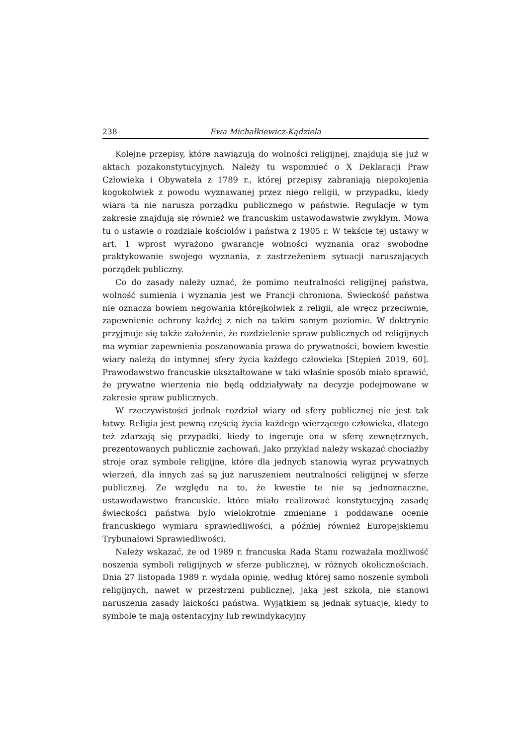238 Ewa Michałkiewicz-Kądziela
Kolejne przepisy, które nawiązują do wolności religijnej, znajdują się już w aktach pozakonstytucyjnych. Należy tu wspomnieć o X Deklaracji Praw Człowieka i Obywatela z 1789 r., której przepisy zabraniają niepokojenia kogokolwiek z powodu wyznawanej przez niego religii, w przypadku, kiedy wiara ta nie narusza porządku publicznego w państwie. Regulacje w tym zakresie znajdują się również we francuskim ustawodawstwie zwykłym. Mowa tu o ustawie o rozdziale kościołów i państwa z 1905 r. W tekście tej ustawy w art. 1 wprost wyrażono gwarancje wolności wyznania oraz swobodne praktykowanie swojego wyznania, z zastrzeżeniem sytuacji naruszających porządek publiczny.
Co do zasady należy uznać, że pomimo neutralności religijnej państwa, wolność sumienia i wyznania jest we Francji chroniona. Świeckość państwa nie oznacza bowiem negowania którejkolwiek z religii, ale wręcz przeciwnie, zapewnienie ochrony każdej z nich na takim samym poziomie. W doktrynie przyjmuje się także założenie, że rozdzielenie spraw publicznych od religijnych ma wymiar zapewnienia poszanowania prawa do prywatności, bowiem kwestie wiary należą do intymnej sfery życia każdego człowieka [Stępień 2019, 60]. Prawodawstwo francuskie ukształtowane w taki właśnie sposób miało sprawić, że prywatne wierzenia nie będą oddziaływały na decyzje podejmowane w zakresie spraw publicznych.
W rzeczywistości jednak rozdział wiary od sfery publicznej nie jest tak łatwy. Religia jest pewną częścią życia każdego wierzącego człowieka, dlatego też zdarzają się przypadki, kiedy to ingeruje ona w sferę zewnętrznych, prezentowanych publicznie zachowań. Jako przykład należy wskazać chociażby stroje oraz symbole religijne, które dla jednych stanowią wyraz prywatnych wierzeń, dla innych zaś są już naruszeniem neutralności religijnej w sferze publicznej. Ze względu na to, że kwestie te nie są jednoznaczne, ustawodawstwo francuskie, które miało realizować konstytucyjną zasadę świeckości państwa było wielokrotnie zmieniane i poddawane ocenie francuskiego wymiaru sprawiedliwości, a później również Europejskiemu Trybunałowi Sprawiedliwości.
Należy wskazać, że od 1989 r. francuska Rada Stanu rozważała możliwość noszenia symboli religijnych w sferze publicznej, w różnych okolicznościach. Dnia 27 listopada 1989 r. wydała opinię, według której samo noszenie symboli religijnych, nawet w przestrzeni publicznej, jaką jest szkoła, nie stanowi naruszenia zasady laickości państwa. Wyjątkiem są jednak sytuacje, kiedy to symbole te mają ostentacyjny lub rewindykacyjny